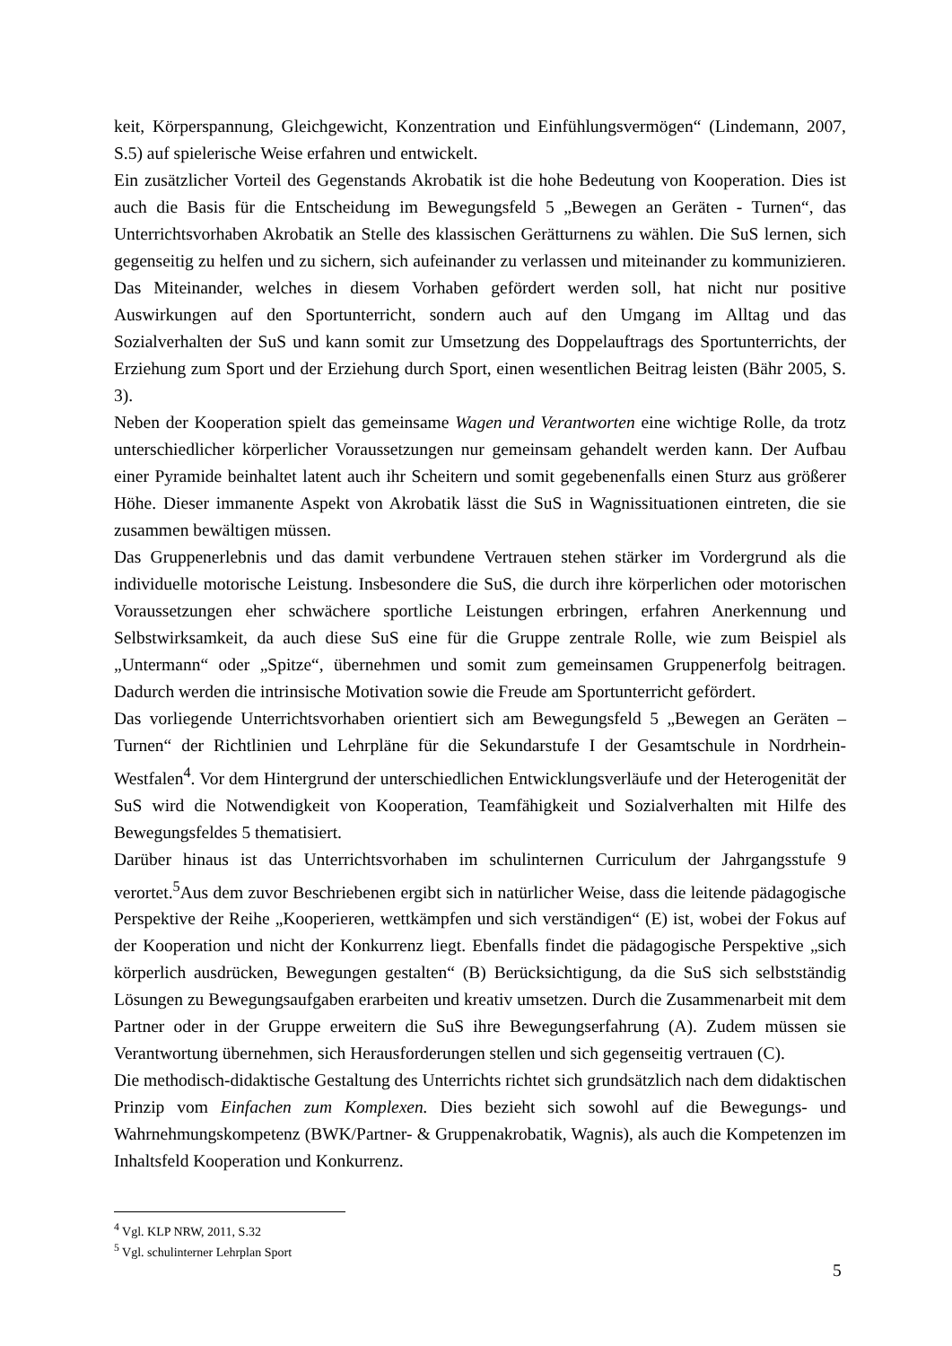keit, Körperspannung, Gleichgewicht, Konzentration und Einfühlungsvermögen“ (Lindemann, 2007, S.5) auf spielerische Weise erfahren und entwickelt.
Ein zusätzlicher Vorteil des Gegenstands Akrobatik ist die hohe Bedeutung von Kooperation. Dies ist auch die Basis für die Entscheidung im Bewegungsfeld 5 „Bewegen an Geräten - Turnen“, das Unterrichtsvorhaben Akrobatik an Stelle des klassischen Gerätturnens zu wählen. Die SuS lernen, sich gegenseitig zu helfen und zu sichern, sich aufeinander zu verlassen und miteinander zu kommunizieren. Das Miteinander, welches in diesem Vorhaben gefördert werden soll, hat nicht nur positive Auswirkungen auf den Sportunterricht, sondern auch auf den Umgang im Alltag und das Sozialverhalten der SuS und kann somit zur Umsetzung des Doppelauftrags des Sportunterrichts, der Erziehung zum Sport und der Erziehung durch Sport, einen wesentlichen Beitrag leisten (Bähr 2005, S. 3).
Neben der Kooperation spielt das gemeinsame Wagen und Verantworten eine wichtige Rolle, da trotz unterschiedlicher körperlicher Voraussetzungen nur gemeinsam gehandelt werden kann. Der Aufbau einer Pyramide beinhaltet latent auch ihr Scheitern und somit gegebenenfalls einen Sturz aus größerer Höhe. Dieser immanente Aspekt von Akrobatik lässt die SuS in Wagnissituationen eintreten, die sie zusammen bewältigen müssen.
Das Gruppenerlebnis und das damit verbundene Vertrauen stehen stärker im Vordergrund als die individuelle motorische Leistung. Insbesondere die SuS, die durch ihre körperlichen oder motorischen Voraussetzungen eher schwächere sportliche Leistungen erbringen, erfahren Anerkennung und Selbstwirksamkeit, da auch diese SuS eine für die Gruppe zentrale Rolle, wie zum Beispiel als „Untermann“ oder „Spitze“, übernehmen und somit zum gemeinsamen Gruppenerfolg beitragen. Dadurch werden die intrinsische Motivation sowie die Freude am Sportunterricht gefördert.
Das vorliegende Unterrichtsvorhaben orientiert sich am Bewegungsfeld 5 „Bewegen an Geräten – Turnen“ der Richtlinien und Lehrpläne für die Sekundarstufe I der Gesamtschule in Nordrhein-Westfalen<sup>4</sup>. Vor dem Hintergrund der unterschiedlichen Entwicklungsverläufe und der Heterogenität der SuS wird die Notwendigkeit von Kooperation, Teamfähigkeit und Sozialverhalten mit Hilfe des Bewegungsfeldes 5 thematisiert.
Darüber hinaus ist das Unterrichtsvorhaben im schulinternen Curriculum der Jahrgangsstufe 9 verortet.<sup>5</sup>Aus dem zuvor Beschriebenen ergibt sich in natürlicher Weise, dass die leitende pädagogische Perspektive der Reihe „Kooperieren, wettkämpfen und sich verständigen“ (E) ist, wobei der Fokus auf der Kooperation und nicht der Konkurrenz liegt. Ebenfalls findet die pädagogische Perspektive „sich körperlich ausdrücken, Bewegungen gestalten“ (B) Berücksichtigung, da die SuS sich selbstständig Lösungen zu Bewegungsaufgaben erarbeiten und kreativ umsetzen. Durch die Zusammenarbeit mit dem Partner oder in der Gruppe erweitern die SuS ihre Bewegungserfahrung (A). Zudem müssen sie Verantwortung übernehmen, sich Herausforderungen stellen und sich gegenseitig vertrauen (C).
Die methodisch-didaktische Gestaltung des Unterrichts richtet sich grundsätzlich nach dem didaktischen Prinzip vom Einfachen zum Komplexen. Dies bezieht sich sowohl auf die Bewegungs- und Wahrnehmungskompetenz (BWK/Partner- & Gruppenakrobatik, Wagnis), als auch die Kompetenzen im Inhaltsfeld Kooperation und Konkurrenz.
<sup>4</sup> Vgl. KLP NRW, 2011, S.32
<sup>5</sup> Vgl. schulinterner Lehrplan Sport
5